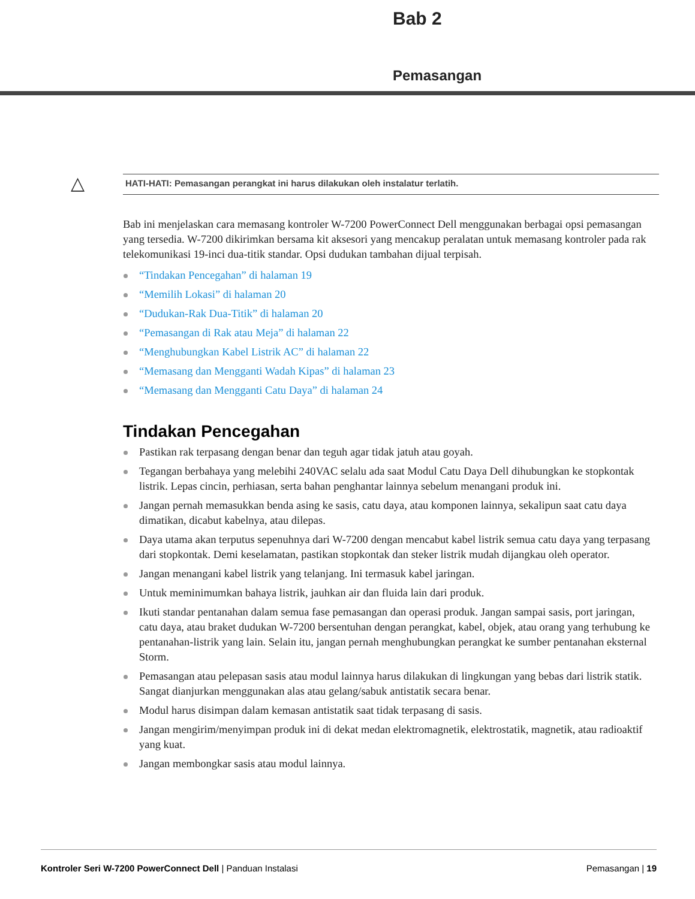Bab 2
Pemasangan
△ HATI-HATI: Pemasangan perangkat ini harus dilakukan oleh instalatur terlatih.
Bab ini menjelaskan cara memasang kontroler W-7200 PowerConnect Dell menggunakan berbagai opsi pemasangan yang tersedia. W-7200 dikirimkan bersama kit aksesori yang mencakup peralatan untuk memasang kontroler pada rak telekomunikasi 19-inci dua-titik standar. Opsi dudukan tambahan dijual terpisah.
“Tindakan Pencegahan” di halaman 19
“Memilih Lokasi” di halaman 20
“Dudukan-Rak Dua-Titik” di halaman 20
“Pemasangan di Rak atau Meja” di halaman 22
“Menghubungkan Kabel Listrik AC” di halaman 22
“Memasang dan Mengganti Wadah Kipas” di halaman 23
“Memasang dan Mengganti Catu Daya” di halaman 24
Tindakan Pencegahan
Pastikan rak terpasang dengan benar dan teguh agar tidak jatuh atau goyah.
Tegangan berbahaya yang melebihi 240VAC selalu ada saat Modul Catu Daya Dell dihubungkan ke stopkontak listrik. Lepas cincin, perhiasan, serta bahan penghantar lainnya sebelum menangani produk ini.
Jangan pernah memasukkan benda asing ke sasis, catu daya, atau komponen lainnya, sekalipun saat catu daya dimatikan, dicabut kabelnya, atau dilepas.
Daya utama akan terputus sepenuhnya dari W-7200 dengan mencabut kabel listrik semua catu daya yang terpasang dari stopkontak. Demi keselamatan, pastikan stopkontak dan steker listrik mudah dijangkau oleh operator.
Jangan menangani kabel listrik yang telanjang. Ini termasuk kabel jaringan.
Untuk meminimumkan bahaya listrik, jauhkan air dan fluida lain dari produk.
Ikuti standar pentanahan dalam semua fase pemasangan dan operasi produk. Jangan sampai sasis, port jaringan, catu daya, atau braket dudukan W-7200 bersentuhan dengan perangkat, kabel, objek, atau orang yang terhubung ke pentanahan-listrik yang lain. Selain itu, jangan pernah menghubungkan perangkat ke sumber pentanahan eksternal Storm.
Pemasangan atau pelepasan sasis atau modul lainnya harus dilakukan di lingkungan yang bebas dari listrik statik. Sangat dianjurkan menggunakan alas atau gelang/sabuk antistatik secara benar.
Modul harus disimpan dalam kemasan antistatik saat tidak terpasang di sasis.
Jangan mengirim/menyimpan produk ini di dekat medan elektromagnetik, elektrostatik, magnetik, atau radioaktif yang kuat.
Jangan membongkar sasis atau modul lainnya.
Kontroler Seri W-7200 PowerConnect Dell | Panduan Instalasi Pemasangan | 19